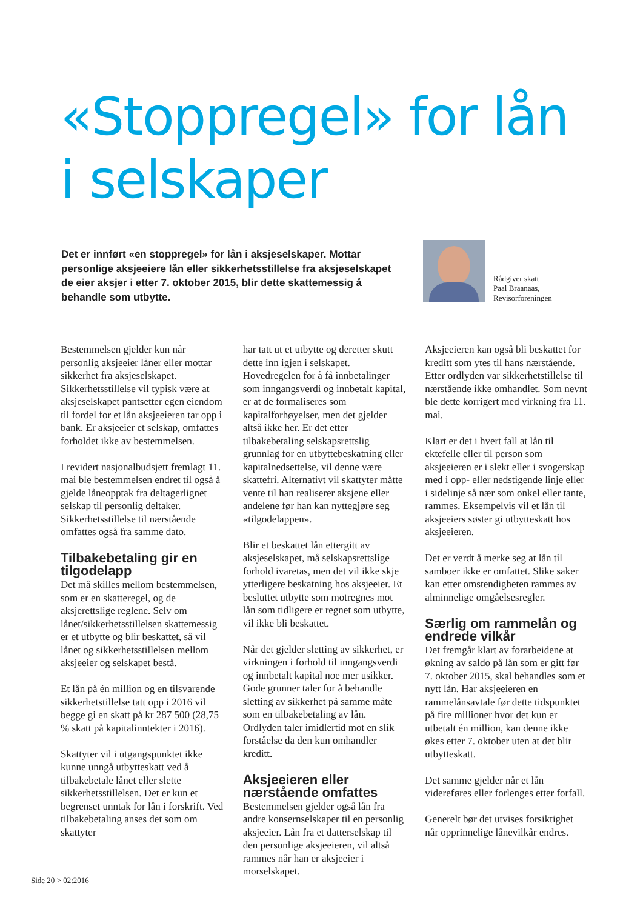«Stoppregel» for lån i selskaper
Det er innført «en stoppregel» for lån i aksjeselskaper. Mottar personlige aksjeeiere lån eller sikkerhetsstillelse fra aksjeselskapet de eier aksjer i etter 7. oktober 2015, blir dette skattemessig å behandle som utbytte.
Rådgiver skatt
Paal Braanaas,
Revisorforeningen
Bestemmelsen gjelder kun når personlig aksjeeier låner eller mottar sikkerhet fra aksjeselskapet. Sikkerhetsstillelse vil typisk være at aksjeselskapet pantsetter egen eiendom til fordel for et lån aksjeeieren tar opp i bank. Er aksjeeier et selskap, omfattes forholdet ikke av bestemmelsen.
I revidert nasjonalbudsjett fremlagt 11. mai ble bestemmelsen endret til også å gjelde låneopptak fra deltagerlignet selskap til personlig deltaker. Sikkerhetsstillelse til nærstående omfattes også fra samme dato.
Tilbakebetaling gir en tilgodelapp
Det må skilles mellom bestemmelsen, som er en skatteregel, og de aksjerettslige reglene. Selv om lånet/sikkerhetsstillelsen skattemessig er et utbytte og blir beskattet, så vil lånet og sikkerhetsstillelsen mellom aksjeeier og selskapet bestå.
Et lån på én million og en tilsvarende sikkerhetstillelse tatt opp i 2016 vil begge gi en skatt på kr 287 500 (28,75 % skatt på kapitalinntekter i 2016).
Skattyter vil i utgangspunktet ikke kunne unngå utbytteskatt ved å tilbakebetale lånet eller slette sikkerhetsstillelsen. Det er kun et begrenset unntak for lån i forskrift. Ved tilbakebetaling anses det som om skattyter
har tatt ut et utbytte og deretter skutt dette inn igjen i selskapet. Hovedregelen for å få innbetalinger som inngangsverdi og innbetalt kapital, er at de formaliseres som kapitalforhøyelser, men det gjelder altså ikke her. Er det etter tilbakebetaling selskapsrettslig grunnlag for en utbyttebeskatning eller kapitalnedsettelse, vil denne være skattefri. Alternativt vil skattyter måtte vente til han realiserer aksjene eller andelene før han kan nyttegjøre seg «tilgodelappen».
Blir et beskattet lån ettergitt av aksjeselskapet, må selskapsrettslige forhold ivaretas, men det vil ikke skje ytterligere beskatning hos aksjeeier. Et besluttet utbytte som motregnes mot lån som tidligere er regnet som utbytte, vil ikke bli beskattet.
Når det gjelder sletting av sikkerhet, er virkningen i forhold til inngangsverdi og innbetalt kapital noe mer usikker. Gode grunner taler for å behandle sletting av sikkerhet på samme måte som en tilbakebetaling av lån. Ordlyden taler imidlertid mot en slik forståelse da den kun omhandler kreditt.
Aksjeeieren eller nærstående omfattes
Bestemmelsen gjelder også lån fra andre konsernselskaper til en personlig aksjeeier. Lån fra et datterselskap til den personlige aksjeeieren, vil altså rammes når han er aksjeeier i morselskapet.
Aksjeeieren kan også bli beskattet for kreditt som ytes til hans nærstående. Etter ordlyden var sikkerhetstillelse til nærstående ikke omhandlet. Som nevnt ble dette korrigert med virkning fra 11. mai.
Klart er det i hvert fall at lån til ektefelle eller til person som aksjeeieren er i slekt eller i svogerskap med i opp- eller nedstigende linje eller i sidelinje så nær som onkel eller tante, rammes. Eksempelvis vil et lån til aksjeeiers søster gi utbytteskatt hos aksjeeieren.
Det er verdt å merke seg at lån til samboer ikke er omfattet. Slike saker kan etter omstendigheten rammes av alminnelige omgåelsesregler.
Særlig om rammelån og endrede vilkår
Det fremgår klart av forarbeidene at økning av saldo på lån som er gitt før 7. oktober 2015, skal behandles som et nytt lån. Har aksjeeieren en rammelånsavtale før dette tidspunktet på fire millioner hvor det kun er utbetalt én million, kan denne ikke økes etter 7. oktober uten at det blir utbytteskatt.
Det samme gjelder når et lån videreføres eller forlenges etter forfall.
Generelt bør det utvises forsiktighet når opprinnelige lånevilkår endres.
Side 20 > 02:2016